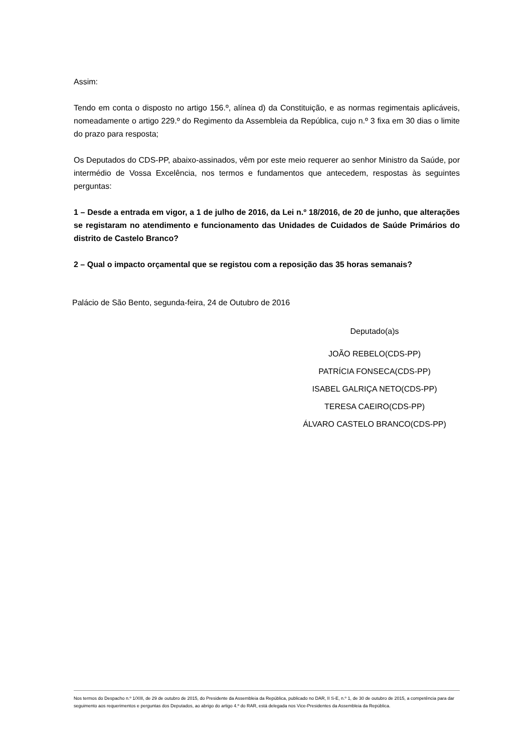Assim:
Tendo em conta o disposto no artigo 156.º, alínea d) da Constituição, e as normas regimentais aplicáveis, nomeadamente o artigo 229.º do Regimento da Assembleia da República, cujo n.º 3 fixa em 30 dias o limite do prazo para resposta;
Os Deputados do CDS-PP, abaixo-assinados, vêm por este meio requerer ao senhor Ministro da Saúde, por intermédio de Vossa Excelência, nos termos e fundamentos que antecedem, respostas às seguintes perguntas:
1 – Desde a entrada em vigor, a 1 de julho de 2016, da Lei n.º 18/2016, de 20 de junho, que alterações se registaram no atendimento e funcionamento das Unidades de Cuidados de Saúde Primários do distrito de Castelo Branco?
2 – Qual o impacto orçamental que se registou com a reposição das 35 horas semanais?
Palácio de São Bento, segunda-feira, 24 de Outubro de 2016
Deputado(a)s
JOÃO REBELO(CDS-PP)
PATRÍCIA FONSECA(CDS-PP)
ISABEL GALRIÇA NETO(CDS-PP)
TERESA CAEIRO(CDS-PP)
ÁLVARO CASTELO BRANCO(CDS-PP)
Nos termos do Despacho n.º 1/XIII, de 29 de outubro de 2015, do Presidente da Assembleia da República, publicado no DAR, II S-E, n.º 1, de 30 de outubro de 2015, a competência para dar seguimento aos requerimentos e perguntas dos Deputados, ao abrigo do artigo 4.º do RAR, está delegada nos Vice-Presidentes da Assembleia da República.